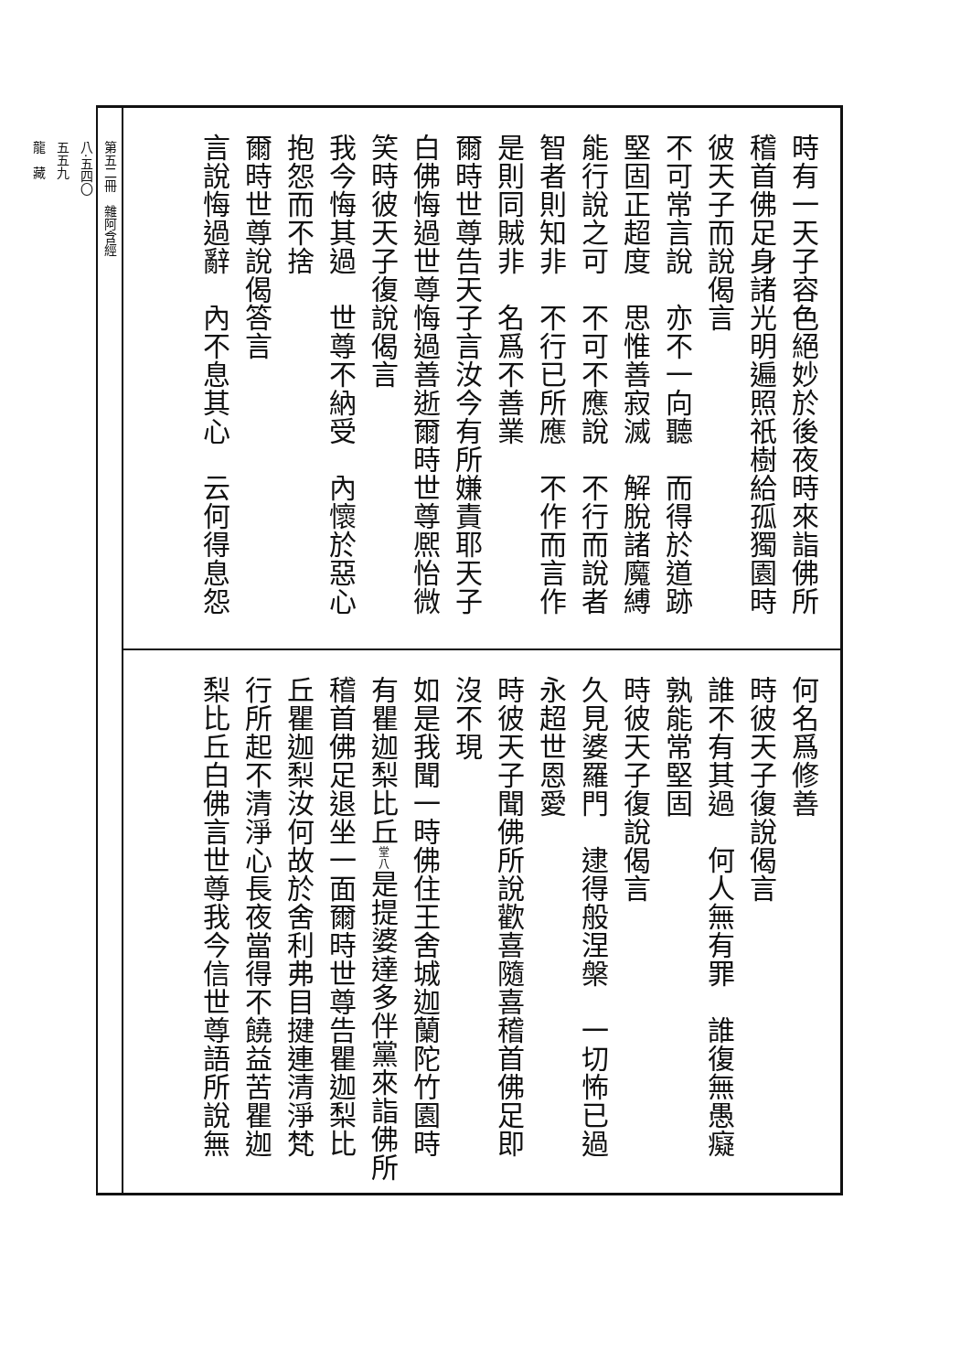時有一天子容色絕妙於後夜時來詣佛所 稽首佛足身諸光明遍照祇樹給孤獨園時 彼天子而說偈言 不可常言說　亦不一向聽　而得於道跡 堅固正超度　思惟善寂滅　解脫諸魔縛 能行說之可　不可不應說　不行而說者 智者則知非　不行已所應　不作而言作 是則同賊非　名爲不善業 爾時世尊告天子言汝今有所嫌責耶天子 白佛悔過世尊悔過善逝爾時世尊熈怡微 笑時彼天子復說偈言 我今悔其過　世尊不納受　內懷於惡心 抱怨而不捨 爾時世尊說偈答言 言說悔過辭　內不息其心　云何得息怨
何名爲修善 時彼天子復說偈言 誰不有其過　何人無有罪　誰復無愚癡 孰能常堅固 時彼天子復說偈言 久見婆羅門　逮得般涅槃　一切怖已過 永超世恩愛 時彼天子聞佛所說歡喜隨喜稽首佛足即 沒不現 如是我聞一時佛住王舍城迦蘭陀竹園時 有瞿迦梨比丘堂八是提婆達多伴黨來詣佛所 稽首佛足退坐一面爾時世尊告瞿迦梨比 丘瞿迦梨汝何故於舍利弗目揵連清淨梵 行所起不清淨心長夜當得不饒益苦瞿迦 梨比丘白佛言世尊我今信世尊語所說無
第五二冊　雜阿含經
八·五四〇
五五九
龍　藏